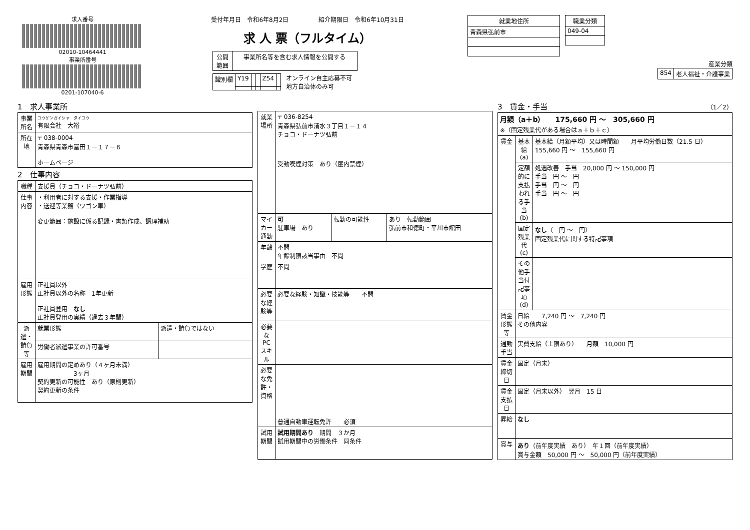求人番号
02010-10464441
事業所番号
0201-107040-6
受付年月日　令和6年8月2日　　　　　紹介期限日　令和6年10月31日
求 人 票（フルタイム）
| 公開 範囲 | 事業所名等を含む求人情報を公開する |
| 識別欄 | Y19 | | | Z54 | |
オンライン自主応募不可
地方自治体のみ可
| 就業地住所 |
| --- |
| 青森県弘前市 |
| 職業分類 |
| --- |
| 049-04 |
産業分類
| 854 | 老人福祉・介護事業 |
1　求人事業所
| 事業所名 | ユウゲンガイシャ ダイユウ 有限会社 大裕 |
| 所在地 | 〒 038-0004 青森県青森市富田１－１７－６ ホームページ |
2　仕事内容
| 職種 | 支援員（チョコ・ドーナツ弘前） | |
| 仕事内容 | ・利用者に対する支援・作業指導 ・送迎等業務（ワゴン車） 変更範囲：施設に係る記録・書類作成、調理補助 | |
| 雇用形態 | 正社員以外 正社員以外の名称 1年更新 正社員登用 なし 正社員登用の実績（過去３年間） | |
| 派遣・請負等 | 就業形態 | 派遣・請負ではない |
| | 労働者派遣事業の許可番号 | |
| 雇用期間 | 雇用期間の定めあり（４ヶ月未満） 3ヶ月 契約更新の可能性 あり（原則更新） 契約更新の条件 | |
| 就業場所 | 〒 036-8254 青森県弘前市清水３丁目１－１４ チョコ・ドーナツ弘前 受動喫煙対策 あり（屋内禁煙） | | |
| マイカー通勤 | 可 駐車場 あり | 転勤の可能性 | あり 転勤範囲 弘前市和徳町・平川市館田 |
| 年齢 | 不問 年齢制限該当事由 不問 | | |
| 学歴 | 不問 | | |
| 必要な経験等 | 必要な経験・知識・技能等 不問 | | |
| 必要なPCスキル | | | |
| 必要な免許・資格 | 普通自動車運転免許 必須 | | |
| 試用期間 | 試用期間あり 期間 ３か月 試用期間中の労働条件 同条件 | | |
3　賃金・手当　（1／2）
| 月額（a＋b） 175,660 円 ～ 305,660 円 ※（固定残業代がある場合はａ＋ｂ＋ｃ） | | |
| 賃金 | 基本給(a) | 基本給（月額平均）又は時間額 月平均労働日数（21.5 日） 155,660 円 ～ 155,660 円 |
| | 定額的に支払われる手当(b) | 処遇改善 手当 20,000 円 ～ 150,000 円 手当 円 ～ 円 手当 円 ～ 円 手当 円 ～ 円 |
| | 固定残業代(c) | なし （ 円 ～ 円） 固定残業代に関する特記事項 |
| | その他手当付記事項(d) | |
| 賃金形態等 | 日給 7,240 円 ～ 7,240 円 その他内容 | |
| 通勤手当 | 実費支給（上限あり） 月額 10,000 円 | |
| 賃金締切日 | 固定（月末） | |
| 賃金支払日 | 固定（月末以外） 翌月 15 日 | |
| 昇給 | なし | |
| 賞与 | あり （前年度実績 あり） 年１回（前年度実績） 賞与金額 50,000 円 ～ 50,000 円（前年度実績） | |